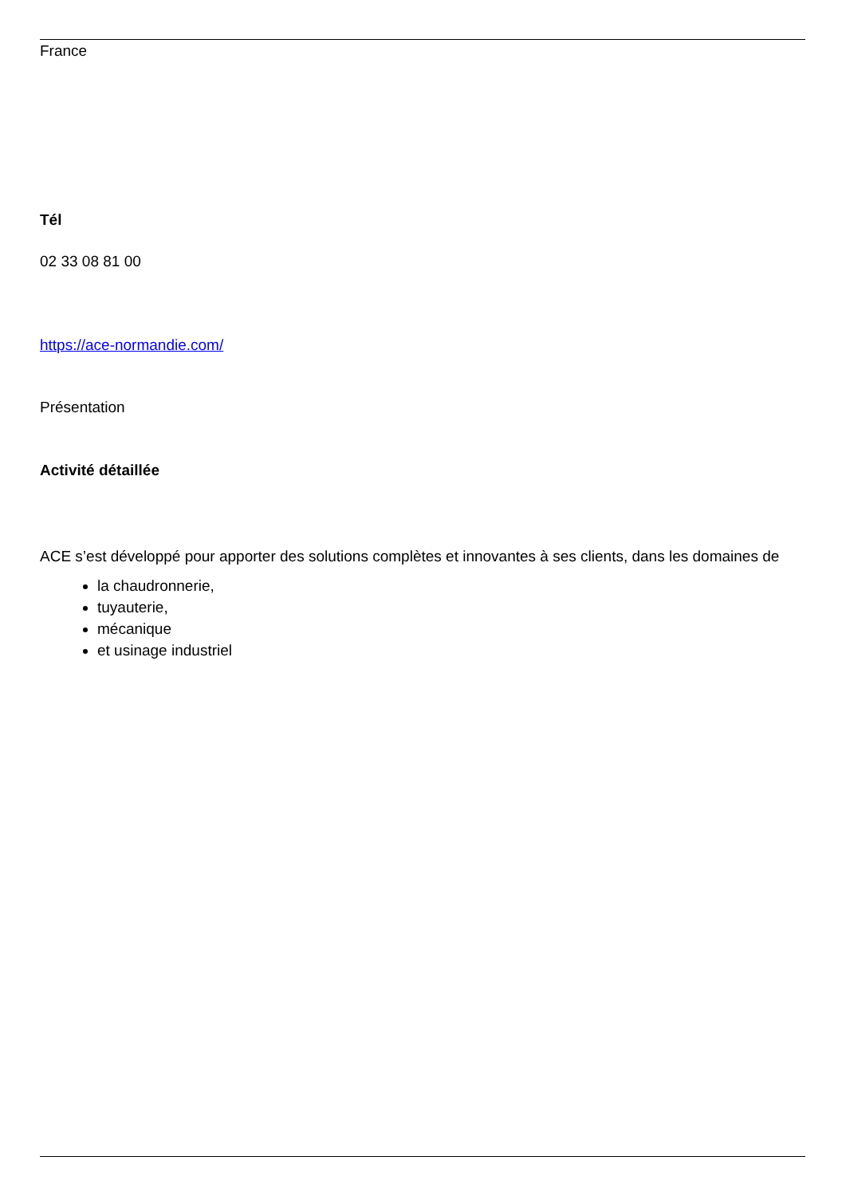France
Tél
02 33 08 81 00
https://ace-normandie.com/
Présentation
Activité détaillée
ACE s’est développé pour apporter des solutions complètes et innovantes à ses clients, dans les domaines de
la chaudronnerie,
tuyauterie,
mécanique
et usinage industriel